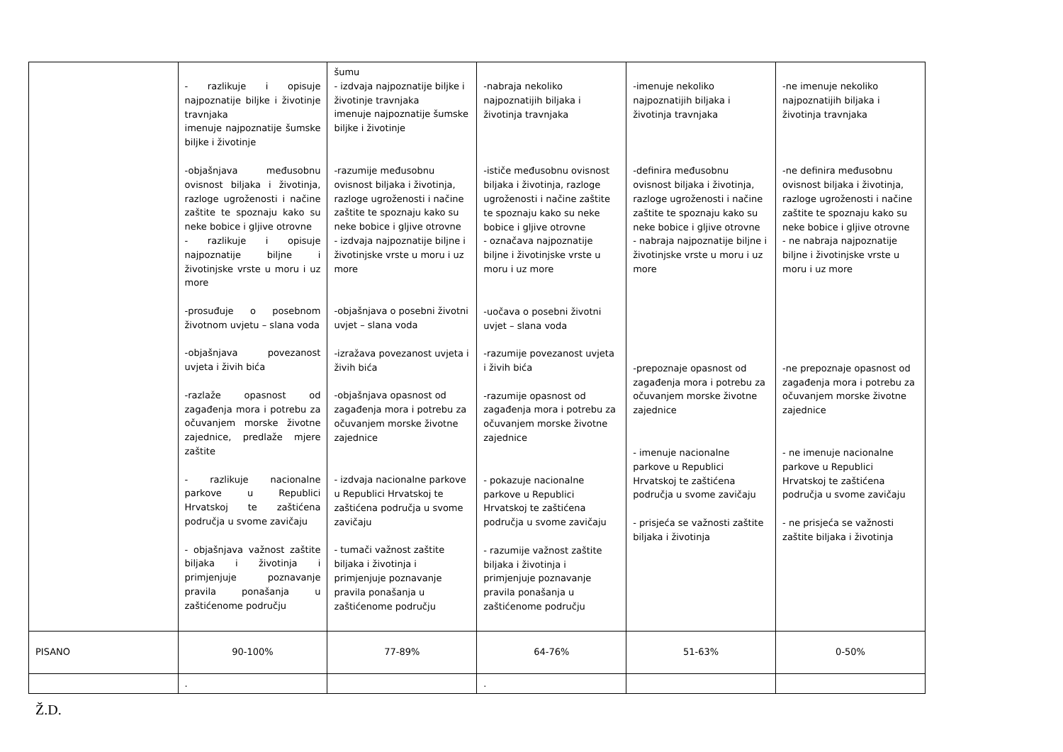| | - razlikuje i opisuje najpoznatije biljke i životinje travnjaka imenuje najpoznatije šumske biljke i životinje -objašnjava međusobnu ovisnost biljaka i životinja, razloge ugroženosti i načine zaštite te spoznaju kako su neke bobice i gljive otrovne - razlikuje i opisuje najpoznatije biljne i životinjske vrste u moru i uz more -prosuđuje o posebnom životnom uvjetu – slana voda -objašnjava povezanost uvjeta i živih bića -razlaže opasnost od zagađenja mora i potrebu za očuvanjem morske životne zajednice, predlaže mjere zaštite - razlikuje nacionalne parkove u Republici Hrvatskoj te zaštićena područja u svome zavičaju - objašnjava važnost zaštite biljaka i životinja i primjenjuje poznavanje pravila ponašanja u zaštićenome području | šumu - izdvaja najpoznatije biljke i životinje travnjaka imenuje najpoznatije šumske biljke i životinje -razumije međusobnu ovisnost biljaka i životinja, razloge ugroženosti i načine zaštite te spoznaju kako su neke bobice i gljive otrovne - izdvaja najpoznatije biljne i životinjske vrste u moru i uz more -objašnjava o posebni životni uvjet – slana voda -izražava povezanost uvjeta i živih bića -objašnjava opasnost od zagađenja mora i potrebu za očuvanjem morske životne zajednice - izdvaja nacionalne parkove u Republici Hrvatskoj te zaštićena područja u svome zavičaju - tumači važnost zaštite biljaka i životinja i primjenjuje poznavanje pravila ponašanja u zaštićenome području | -nabraja nekoliko najpoznatijih biljaka i životinja travnjaka -ističe međusobnu ovisnost biljaka i životinja, razloge ugroženosti i načine zaštite te spoznaju kako su neke bobice i gljive otrovne - označava najpoznatije biljne i životinjske vrste u moru i uz more -uočava o posebni životni uvjet – slana voda -razumije povezanost uvjeta i živih bića -razumije opasnost od zagađenja mora i potrebu za očuvanjem morske životne zajednice - pokazuje nacionalne parkove u Republici Hrvatskoj te zaštićena područja u svome zavičaju - razumije važnost zaštite biljaka i životinja i primjenjuje poznavanje pravila ponašanja u zaštićenome području | -imenuje nekoliko najpoznatijih biljaka i životinja travnjaka -definira međusobnu ovisnost biljaka i životinja, razloge ugroženosti i načine zaštite te spoznaju kako su neke bobice i gljive otrovne - nabraja najpoznatije biljne i životinjske vrste u moru i uz more -prepoznaje opasnost od zagađenja mora i potrebu za očuvanjem morske životne zajednice - imenuje nacionalne parkove u Republici Hrvatskoj te zaštićena područja u svome zavičaju - prisjeća se važnosti zaštite biljaka i životinja | -ne imenuje nekoliko najpoznatijih biljaka i životinja travnjaka -ne definira međusobnu ovisnost biljaka i životinja, razloge ugroženosti i načine zaštite te spoznaju kako su neke bobice i gljive otrovne - ne nabraja najpoznatije biljne i životinjske vrste u moru i uz more -ne prepoznaje opasnost od zagađenja mora i potrebu za očuvanjem morske životne zajednice - ne imenuje nacionalne parkove u Republici Hrvatskoj te zaštićena područja u svome zavičaju - ne prisjeća se važnosti zaštite biljaka i životinja |
| PISANO | 90-100% | 77-89% | 64-76% | 51-63% | 0-50% |
| | . | | . | | |
Ž.D.